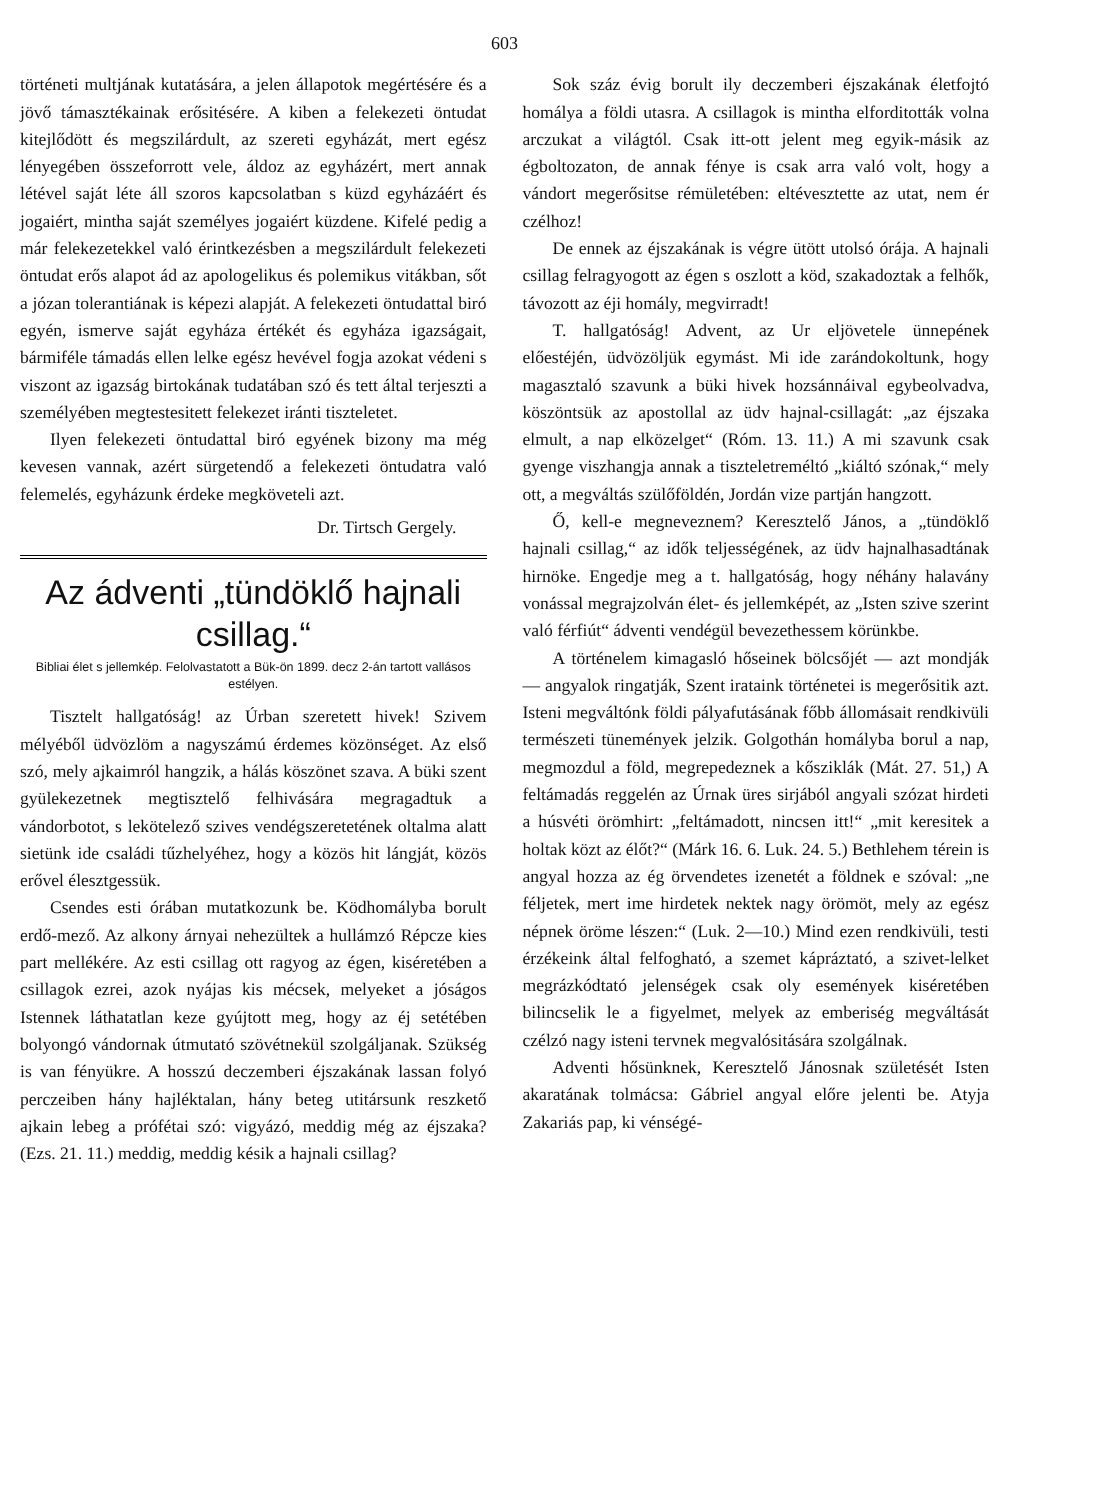603
történeti multjának kutatására, a jelen állapotok megértésére és a jövő támasztékainak erősitésére. A kiben a felekezeti öntudat kitejlődött és megszilárdult, az szereti egyházát, mert egész lényegében összeforrott vele, áldoz az egyházért, mert annak létével saját léte áll szoros kapcsolatban s küzd egyházáért és jogaiért, mintha saját személyes jogaiért küzdene. Kifelé pedig a már felekezetekkel való érintkezésben a megszilárdult felekezeti öntudat erős alapot ád az apologelikus és polemikus vitákban, sőt a józan tolerantiának is képezi alapját. A felekezeti öntudattal biró egyén, ismerve saját egyháza értékét és egyháza igazságait, bármiféle támadás ellen lelke egész hevével fogja azokat védeni s viszont az igazság birtokának tudatában szó és tett által terjeszti a személyében megtestesitett felekezet iránti tiszteletet.
Ilyen felekezeti öntudattal biró egyének bizony ma még kevesen vannak, azért sürgetendő a felekezeti öntudatra való felemelés, egyházunk érdeke megköveteli azt.
Dr. Tirtsch Gergely.
Az ádventi „tündöklő hajnali csillag.“
Bibliai élet s jellemkép. Felolvastatott a Bük-ön 1899. decz 2-án tartott vallásos estélyen.
Tisztelt hallgatóság! az Úrban szeretett hivek! Szivem mélyéből üdvözlöm a nagyszámú érdemes közönséget. Az első szó, mely ajkaimról hangzik, a hálás köszönet szava. A büki szent gyülekezetnek megtisztelő felhivására megragadtuk a vándorbotot, s lekötelező szives vendégszeretetének oltalma alatt sietünk ide családi tűzhelyéhez, hogy a közös hit lángját, közös erővel élesztgessük.
Csendes esti órában mutatkozunk be. Ködhomályba borult erdő-mező. Az alkony árnyai nehezültek a hullámzó Répcze kies part mellékére. Az esti csillag ott ragyog az égen, kiséretében a csillagok ezrei, azok nyájas kis mécsek, melyeket a jóságos Istennek láthatatlan keze gyújtott meg, hogy az éj setétében bolyongó vándornak útmutató szövétnekül szolgáljanak. Szükség is van fényükre. A hosszú deczemberi éjszakának lassan folyó perczeiben hány hajléktalan, hány beteg utitársunk reszkető ajkain lebeg a prófétai szó: vigyázó, meddig még az éjszaka? (Ezs. 21. 11.) meddig, meddig késik a hajnali csillag?
Sok száz évig borult ily deczemberi éjszakának életfojtó homálya a földi utasra. A csillagok is mintha elforditották volna arczukat a világtól. Csak itt-ott jelent meg egyik-másik az égboltozaton, de annak fénye is csak arra való volt, hogy a vándort megerősitse rémületében: eltévesztette az utat, nem ér czélhoz!
De ennek az éjszakának is végre ütött utolsó órája. A hajnali csillag felragyogott az égen s oszlott a köd, szakadoztak a felhők, távozott az éji homály, megvirradt!
T. hallgatóság! Advent, az Ur eljövetele ünnepének előestéjén, üdvözöljük egymást. Mi ide zarándokoltunk, hogy magasztaló szavunk a büki hivek hozsánnáival egybeolvadva, köszöntsük az apostollal az üdv hajnal-csillagát: „az éjszaka elmult, a nap elközelget“ (Róm. 13. 11.) A mi szavunk csak gyenge viszhangja annak a tiszteletreméltó „kiáltó szónak,“ mely ott, a megváltás szülőföldén, Jordán vize partján hangzott.
Ő, kell-e megneveznem? Keresztelő János, a „tündöklő hajnali csillag,“ az idők teljességének, az üdv hajnalhasadtának hirnöke. Engedje meg a t. hallgatóság, hogy néhány halavány vonással megrajzolván élet- és jellemképét, az „Isten szive szerint való férfiút“ ádventi vendégül bevezethessem körünkbe.
A történelem kimagasló hőseinek bölcsőjét — azt mondják — angyalok ringatják, Szent irataink történetei is megerősitik azt. Isteni megváltónk földi pályafutásának főbb állomásait rendkivüli természeti tünemények jelzik. Golgothán homályba borul a nap, megmozdul a föld, megrepedeznek a kősziklák (Mát. 27. 51,) A feltámadás reggelén az Úrnak üres sirjából angyali szózat hirdeti a húsvéti örömhirt: „feltámadott, nincsen itt!“ „mit keresitek a holtak közt az élőt?“ (Márk 16. 6. Luk. 24. 5.) Bethlehem térein is angyal hozza az ég örvendetes izenetét a földnek e szóval: „ne féljetek, mert ime hirdetek nektek nagy örömöt, mely az egész népnek öröme lészen:“ (Luk. 2—10.) Mind ezen rendkivüli, testi érzékeink által felfogható, a szemet kápráztató, a szivet-lelket megrázkódtató jelenségek csak oly események kiséretében bilincselik le a figyelmet, melyek az emberiség megváltását czélzó nagy isteni tervnek megvalósitására szolgálnak.
Adventi hősünknek, Keresztelő Jánosnak születését Isten akaratának tolmácsa: Gábriel angyal előre jelenti be. Atyja Zakariás pap, ki vénségé-